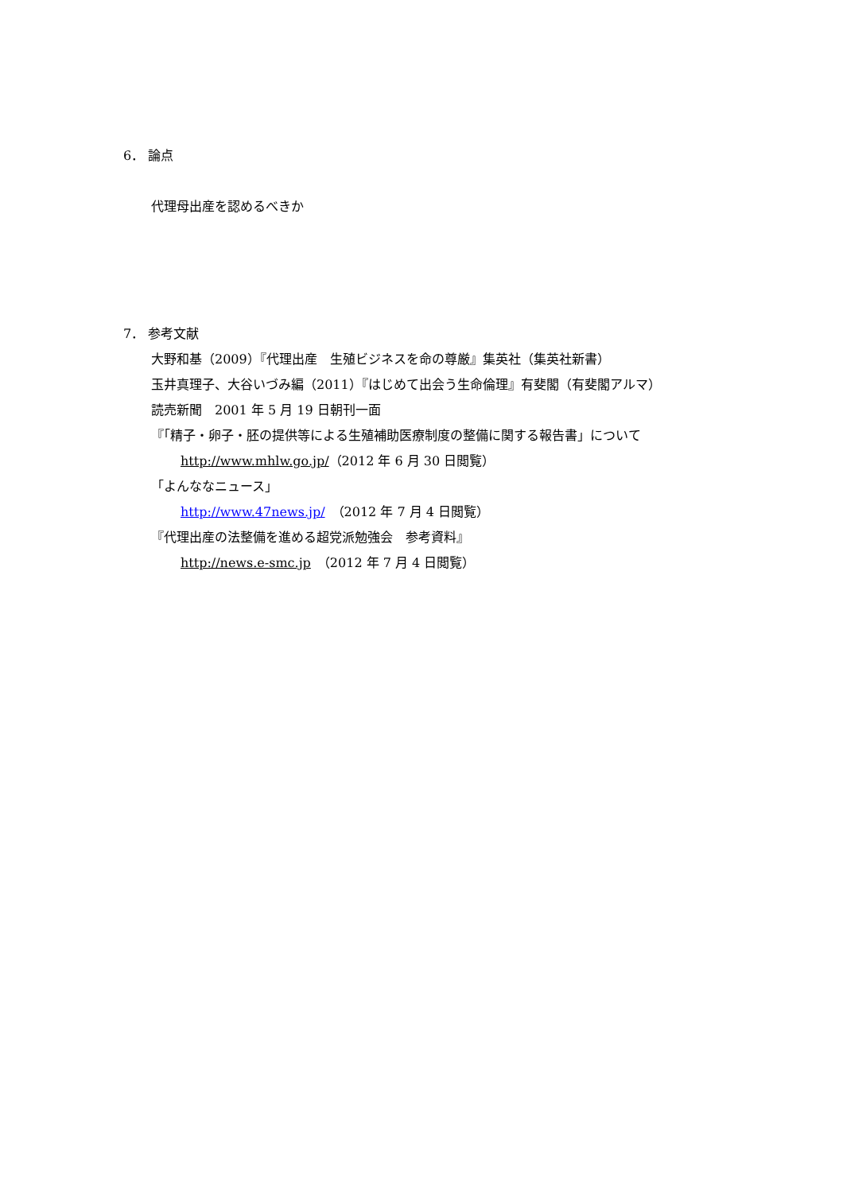6． 論点
代理母出産を認めるべきか
7． 参考文献
大野和基（2009）『代理出産　生殖ビジネスを命の尊厳』集英社（集英社新書）
玉井真理子、大谷いづみ編（2011）『はじめて出会う生命倫理』有斐閣（有斐閣アルマ）
読売新聞　2001 年 5 月 19 日朝刊一面
『「精子・卵子・胚の提供等による生殖補助医療制度の整備に関する報告書」について
http://www.mhlw.go.jp/（2012 年 6 月 30 日閲覧）
「よんななニュース」
http://www.47news.jp/　（2012 年 7 月 4 日閲覧）
『代理出産の法整備を進める超党派勉強会　参考資料』
http://news.e-smc.jp　（2012 年 7 月 4 日閲覧）